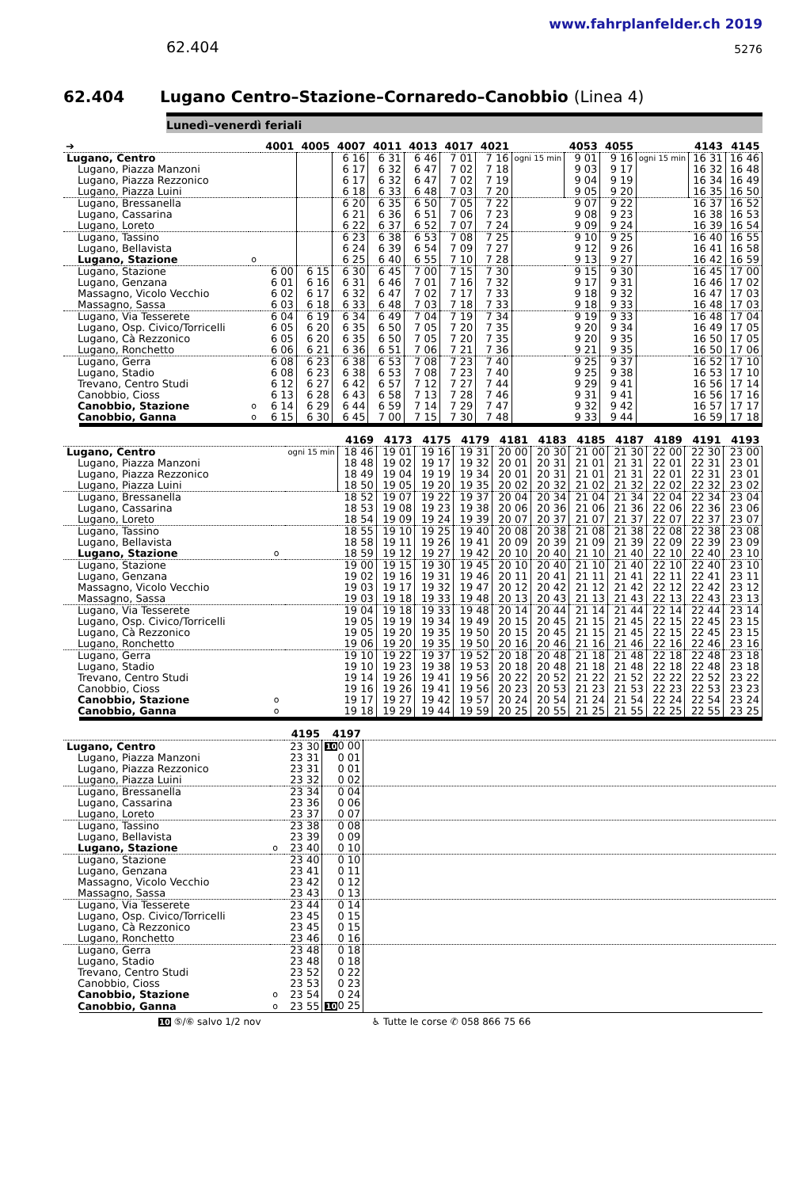62.404
www.fahrplanfelder.ch 2019
5276
62.404 Lugano Centro–Stazione–Cornaredo–Canobbio (Linea 4)
Lunedì–venerdì feriali
| ➔ | | 4001 | 4005 | 4007 | 4011 | 4013 | 4017 | 4021 | | 4053 | 4055 | | 4143 | 4145 |
| --- | --- | --- | --- | --- | --- | --- | --- | --- | --- | --- | --- | --- | --- | --- |
| Lugano, Centro | | | | 6 16 | 6 31 | 6 46 | 7 01 | 7 16 | ogni 15 min | 9 01 | 9 16 | ogni 15 min | 16 31 | 16 46 |
| Lugano, Piazza Manzoni | | | | 6 17 | 6 32 | 6 47 | 7 02 | 7 18 | | 9 03 | 9 17 | | 16 32 | 16 48 |
| Lugano, Piazza Rezzonico | | | | 6 17 | 6 32 | 6 47 | 7 02 | 7 19 | | 9 04 | 9 19 | | 16 34 | 16 49 |
| Lugano, Piazza Luini | | | | 6 18 | 6 33 | 6 48 | 7 03 | 7 20 | | 9 05 | 9 20 | | 16 35 | 16 50 |
| Lugano, Bressanella | | | | 6 20 | 6 35 | 6 50 | 7 05 | 7 22 | | 9 07 | 9 22 | | 16 37 | 16 52 |
| Lugano, Cassarina | | | | 6 21 | 6 36 | 6 51 | 7 06 | 7 23 | | 9 08 | 9 23 | | 16 38 | 16 53 |
| Lugano, Loreto | | | | 6 22 | 6 37 | 6 52 | 7 07 | 7 24 | | 9 09 | 9 24 | | 16 39 | 16 54 |
| Lugano, Tassino | | | | 6 23 | 6 38 | 6 53 | 7 08 | 7 25 | | 9 10 | 9 25 | | 16 40 | 16 55 |
| Lugano, Bellavista | | | | 6 24 | 6 39 | 6 54 | 7 09 | 7 27 | | 9 12 | 9 26 | | 16 41 | 16 58 |
| Lugano, Stazione | o | | | 6 25 | 6 40 | 6 55 | 7 10 | 7 28 | | 9 13 | 9 27 | | 16 42 | 16 59 |
| Lugano, Stazione | | 6 00 | 6 15 | 6 30 | 6 45 | 7 00 | 7 15 | 7 30 | | 9 15 | 9 30 | | 16 45 | 17 00 |
| Lugano, Genzana | | 6 01 | 6 16 | 6 31 | 6 46 | 7 01 | 7 16 | 7 32 | | 9 17 | 9 31 | | 16 46 | 17 02 |
| Massagno, Vicolo Vecchio | | 6 02 | 6 17 | 6 32 | 6 47 | 7 02 | 7 17 | 7 33 | | 9 18 | 9 32 | | 16 47 | 17 03 |
| Massagno, Sassa | | 6 03 | 6 18 | 6 33 | 6 48 | 7 03 | 7 18 | 7 33 | | 9 18 | 9 33 | | 16 48 | 17 03 |
| Lugano, Via Tesserete | | 6 04 | 6 19 | 6 34 | 6 49 | 7 04 | 7 19 | 7 34 | | 9 19 | 9 33 | | 16 48 | 17 04 |
| Lugano, Osp. Civico/Torricelli | | 6 05 | 6 20 | 6 35 | 6 50 | 7 05 | 7 20 | 7 35 | | 9 20 | 9 34 | | 16 49 | 17 05 |
| Lugano, Cà Rezzonico | | 6 05 | 6 20 | 6 35 | 6 50 | 7 05 | 7 20 | 7 35 | | 9 20 | 9 35 | | 16 50 | 17 05 |
| Lugano, Ronchetto | | 6 06 | 6 21 | 6 36 | 6 51 | 7 06 | 7 21 | 7 36 | | 9 21 | 9 35 | | 16 50 | 17 06 |
| Lugano, Gerra | | 6 08 | 6 23 | 6 38 | 6 53 | 7 08 | 7 23 | 7 40 | | 9 25 | 9 37 | | 16 52 | 17 10 |
| Lugano, Stadio | | 6 08 | 6 23 | 6 38 | 6 53 | 7 08 | 7 23 | 7 40 | | 9 25 | 9 38 | | 16 53 | 17 10 |
| Trevano, Centro Studi | | 6 12 | 6 27 | 6 42 | 6 57 | 7 12 | 7 27 | 7 44 | | 9 29 | 9 41 | | 16 56 | 17 14 |
| Canobbio, Cioss | | 6 13 | 6 28 | 6 43 | 6 58 | 7 13 | 7 28 | 7 46 | | 9 31 | 9 41 | | 16 56 | 17 16 |
| Canobbio, Stazione | o | 6 14 | 6 29 | 6 44 | 6 59 | 7 14 | 7 29 | 7 47 | | 9 32 | 9 42 | | 16 57 | 17 17 |
| Canobbio, Ganna | o | 6 15 | 6 30 | 6 45 | 7 00 | 7 15 | 7 30 | 7 48 | | 9 33 | 9 44 | | 16 59 | 17 18 |
| | | | 4169 | 4173 | 4175 | 4179 | 4181 | 4183 | 4185 | 4187 | 4189 | 4191 | 4193 |
| --- | --- | --- | --- | --- | --- | --- | --- | --- | --- | --- | --- | --- | --- |
| Lugano, Centro | | ogni 15 min | 18 46 | 19 01 | 19 16 | 19 31 | 20 00 | 20 30 | 21 00 | 21 30 | 22 00 | 22 30 | 23 00 |
| Lugano, Piazza Manzoni | | | 18 48 | 19 02 | 19 17 | 19 32 | 20 01 | 20 31 | 21 01 | 21 31 | 22 01 | 22 31 | 23 01 |
| Lugano, Piazza Rezzonico | | | 18 49 | 19 04 | 19 19 | 19 34 | 20 01 | 20 31 | 21 01 | 21 31 | 22 01 | 22 31 | 23 01 |
| Lugano, Piazza Luini | | | 18 50 | 19 05 | 19 20 | 19 35 | 20 02 | 20 32 | 21 02 | 21 32 | 22 02 | 22 32 | 23 02 |
| Lugano, Bressanella | | | 18 52 | 19 07 | 19 22 | 19 37 | 20 04 | 20 34 | 21 04 | 21 34 | 22 04 | 22 34 | 23 04 |
| Lugano, Cassarina | | | 18 53 | 19 08 | 19 23 | 19 38 | 20 06 | 20 36 | 21 06 | 21 36 | 22 06 | 22 36 | 23 06 |
| Lugano, Loreto | | | 18 54 | 19 09 | 19 24 | 19 39 | 20 07 | 20 37 | 21 07 | 21 37 | 22 07 | 22 37 | 23 07 |
| Lugano, Tassino | | | 18 55 | 19 10 | 19 25 | 19 40 | 20 08 | 20 38 | 21 08 | 21 38 | 22 08 | 22 38 | 23 08 |
| Lugano, Bellavista | | | 18 58 | 19 11 | 19 26 | 19 41 | 20 09 | 20 39 | 21 09 | 21 39 | 22 09 | 22 39 | 23 09 |
| Lugano, Stazione | o | | 18 59 | 19 12 | 19 27 | 19 42 | 20 10 | 20 40 | 21 10 | 21 40 | 22 10 | 22 40 | 23 10 |
| Lugano, Stazione | | | 19 00 | 19 15 | 19 30 | 19 45 | 20 10 | 20 40 | 21 10 | 21 40 | 22 10 | 22 40 | 23 10 |
| Lugano, Genzana | | | 19 02 | 19 16 | 19 31 | 19 46 | 20 11 | 20 41 | 21 11 | 21 41 | 22 11 | 22 41 | 23 11 |
| Massagno, Vicolo Vecchio | | | 19 03 | 19 17 | 19 32 | 19 47 | 20 12 | 20 42 | 21 12 | 21 42 | 22 12 | 22 42 | 23 12 |
| Massagno, Sassa | | | 19 03 | 19 18 | 19 33 | 19 48 | 20 13 | 20 43 | 21 13 | 21 43 | 22 13 | 22 43 | 23 13 |
| Lugano, Via Tesserete | | | 19 04 | 19 18 | 19 33 | 19 48 | 20 14 | 20 44 | 21 14 | 21 44 | 22 14 | 22 44 | 23 14 |
| Lugano, Osp. Civico/Torricelli | | | 19 05 | 19 19 | 19 34 | 19 49 | 20 15 | 20 45 | 21 15 | 21 45 | 22 15 | 22 45 | 23 15 |
| Lugano, Cà Rezzonico | | | 19 05 | 19 20 | 19 35 | 19 50 | 20 15 | 20 45 | 21 15 | 21 45 | 22 15 | 22 45 | 23 15 |
| Lugano, Ronchetto | | | 19 06 | 19 20 | 19 35 | 19 50 | 20 16 | 20 46 | 21 16 | 21 46 | 22 16 | 22 46 | 23 16 |
| Lugano, Gerra | | | 19 10 | 19 22 | 19 37 | 19 52 | 20 18 | 20 48 | 21 18 | 21 48 | 22 18 | 22 48 | 23 18 |
| Lugano, Stadio | | | 19 10 | 19 23 | 19 38 | 19 53 | 20 18 | 20 48 | 21 18 | 21 48 | 22 18 | 22 48 | 23 18 |
| Trevano, Centro Studi | | | 19 14 | 19 26 | 19 41 | 19 56 | 20 22 | 20 52 | 21 22 | 21 52 | 22 22 | 22 52 | 23 22 |
| Canobbio, Cioss | | | 19 16 | 19 26 | 19 41 | 19 56 | 20 23 | 20 53 | 21 23 | 21 53 | 22 23 | 22 53 | 23 23 |
| Canobbio, Stazione | o | | 19 17 | 19 27 | 19 42 | 19 57 | 20 24 | 20 54 | 21 24 | 21 54 | 22 24 | 22 54 | 23 24 |
| Canobbio, Ganna | o | | 19 18 | 19 29 | 19 44 | 19 59 | 20 25 | 20 55 | 21 25 | 21 55 | 22 25 | 22 55 | 23 25 |
| | | 4195 | 4197 | |
| --- | --- | --- | --- | --- |
| Lugano, Centro | | 23 30 | 10 0 00 | |
| Lugano, Piazza Manzoni | | 23 31 | 0 01 | |
| Lugano, Piazza Rezzonico | | 23 31 | 0 01 | |
| Lugano, Piazza Luini | | 23 32 | 0 02 | |
| Lugano, Bressanella | | 23 34 | 0 04 | |
| Lugano, Cassarina | | 23 36 | 0 06 | |
| Lugano, Loreto | | 23 37 | 0 07 | |
| Lugano, Tassino | | 23 38 | 0 08 | |
| Lugano, Bellavista | | 23 39 | 0 09 | |
| Lugano, Stazione | o | 23 40 | 0 10 | |
| Lugano, Stazione | | 23 40 | 0 10 | |
| Lugano, Genzana | | 23 41 | 0 11 | |
| Massagno, Vicolo Vecchio | | 23 42 | 0 12 | |
| Massagno, Sassa | | 23 43 | 0 13 | |
| Lugano, Via Tesserete | | 23 44 | 0 14 | |
| Lugano, Osp. Civico/Torricelli | | 23 45 | 0 15 | |
| Lugano, Cà Rezzonico | | 23 45 | 0 15 | |
| Lugano, Ronchetto | | 23 46 | 0 16 | |
| Lugano, Gerra | | 23 48 | 0 18 | |
| Lugano, Stadio | | 23 48 | 0 18 | |
| Trevano, Centro Studi | | 23 52 | 0 22 | |
| Canobbio, Cioss | | 23 53 | 0 23 | |
| Canobbio, Stazione | o | 23 54 | 0 24 | |
| Canobbio, Ganna | o | 23 55 | 10 0 25 | |
10 ⑤/⑥ salvo 1/2 nov ♿ Tutte le corse ✆ 058 866 75 66